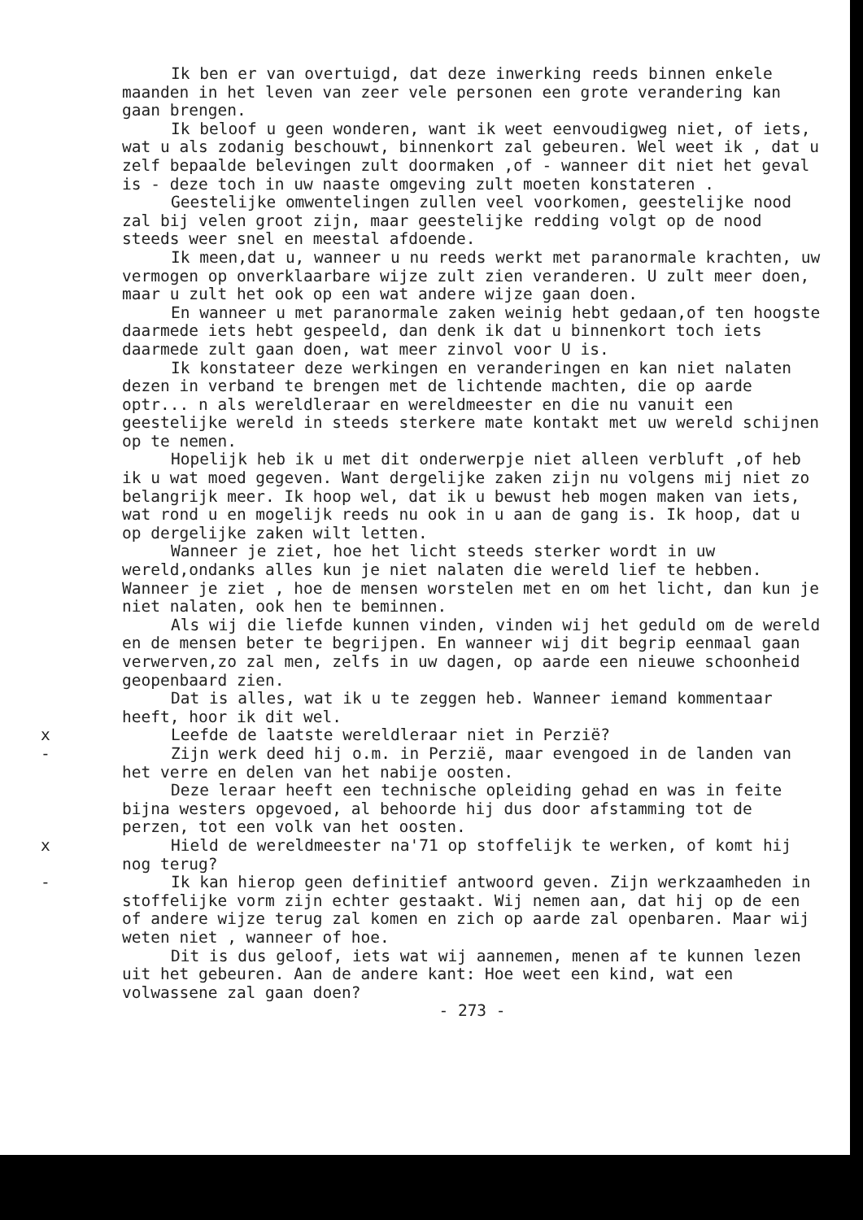Ik ben er van overtuigd, dat deze inwerking reeds binnen enkele maanden in het leven van zeer vele personen een grote verandering kan gaan brengen.
Ik beloof u geen wonderen, want ik weet eenvoudigweg niet, of iets, wat u als zodanig beschouwt, binnenkort zal gebeuren. Wel weet ik , dat u zelf bepaalde belevingen zult doormaken ,of - wanneer dit niet het geval is - deze toch in uw naaste omgeving zult moeten konstateren .
Geestelijke omwentelingen zullen veel voorkomen, geestelijke nood zal bij velen groot zijn, maar geestelijke redding volgt op de nood steeds weer snel en meestal afdoende.
Ik meen,dat u, wanneer u nu reeds werkt met paranormale krachten, uw vermogen op onverklaarbare wijze zult zien veranderen. U zult meer doen, maar u zult het ook op een wat andere wijze gaan doen.
En wanneer u met paranormale zaken weinig hebt gedaan,of ten hoogste daarmede iets hebt gespeeld, dan denk ik dat u binnenkort toch iets daarmede zult gaan doen, wat meer zinvol voor U is.
Ik konstateer deze werkingen en veranderingen en kan niet nalaten dezen in verband te brengen met de lichtende machten, die op aarde optr... n als wereldleraar en wereldmeester en die nu vanuit een geestelijke wereld in steeds sterkere mate kontakt met uw wereld schijnen op te nemen.
Hopelijk heb ik u met dit onderwerpje niet alleen verbluft ,of heb ik u wat moed gegeven. Want dergelijke zaken zijn nu volgens mij niet zo belangrijk meer. Ik hoop wel, dat ik u bewust heb mogen maken van iets, wat rond u en mogelijk reeds nu ook in u aan de gang is. Ik hoop, dat u op dergelijke zaken wilt letten.
Wanneer je ziet, hoe het licht steeds sterker wordt in uw wereld,ondanks alles kun je niet nalaten die wereld lief te hebben. Wanneer je ziet , hoe de mensen worstelen met en om het licht, dan kun je niet nalaten, ook hen te beminnen.
Als wij die liefde kunnen vinden, vinden wij het geduld om de wereld en de mensen beter te begrijpen. En wanneer wij dit begrip eenmaal gaan verwerven,zo zal men, zelfs in uw dagen, op aarde een nieuwe schoonheid geopenbaard zien.
Dat is alles, wat ik u te zeggen heb. Wanneer iemand kommentaar heeft, hoor ik dit wel.
x Leefde de laatste wereldleraar niet in Perzië?
- Zijn werk deed hij o.m. in Perzië, maar evengoed in de landen van het verre en delen van het nabije oosten.
Deze leraar heeft een technische opleiding gehad en was in feite bijna westers opgevoed, al behoorde hij dus door afstamming tot de perzen, tot een volk van het oosten.
x Hield de wereldmeester na'71 op stoffelijk te werken, of komt hij nog terug?
- Ik kan hierop geen definitief antwoord geven. Zijn werkzaamheden in stoffelijke vorm zijn echter gestaakt. Wij nemen aan, dat hij op de een of andere wijze terug zal komen en zich op aarde zal openbaren. Maar wij weten niet , wanneer of hoe.
Dit is dus geloof, iets wat wij aannemen, menen af te kunnen lezen uit het gebeuren. Aan de andere kant: Hoe weet een kind, wat een volwassene zal gaan doen?
- 273 -